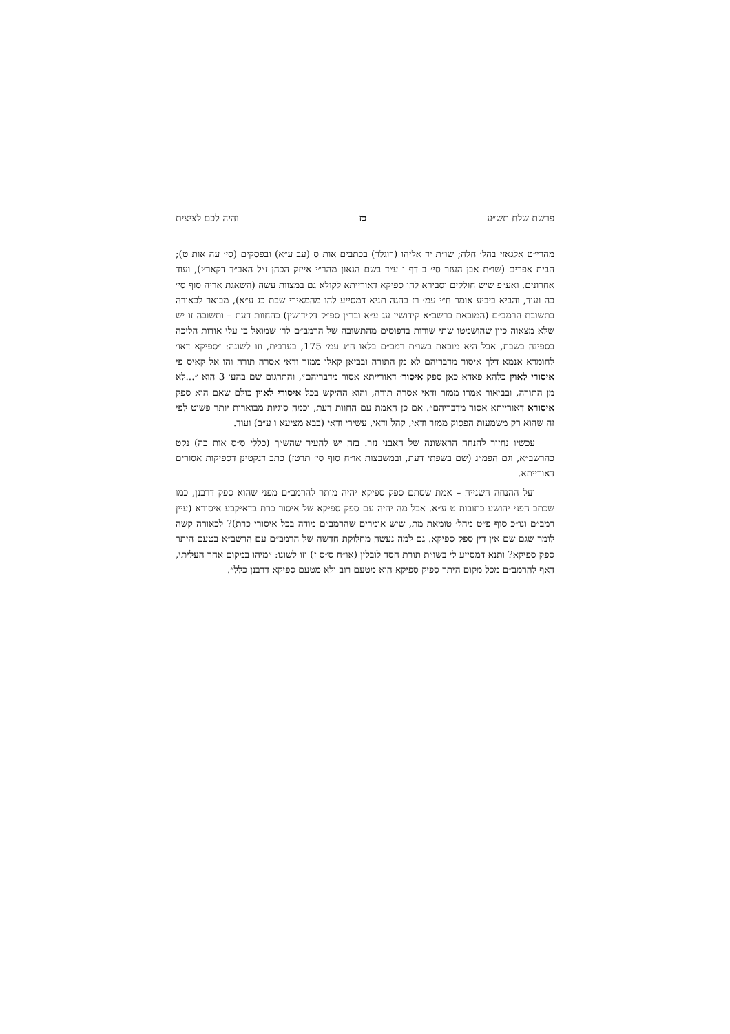פרשת שלח תש״ע כז והיה לכם לציצית
מהרי״ט אלגאזי בהל׳ חלה; שו״ת יד אליהו (רוגלר) בכתבים אות ס (עב ע״א) ובפסקים (סי׳ עה אות ט); הבית אפרים (שו״ת אבן העזר סי׳ ב דף ו ע״ד בשם הגאון מהר״י אייזק הכהן ז״ל האב״ד דקארץ), ועוד אחרונים. ואע״פ שיש חולקים וסבירא להו ספיקא דאורייתא לקולא גם במצוות עשה (השאגת אריה סוף סי׳ כה ועוד, והביא ביביע אומר ח״י עמ׳ רז בהגה תניא דמסייע להו מהמאירי שבת כג ע״א), מבואר לכאורה בתשובת הרמב״ם (המובאת ברשב״א קידושין עג ע״א ובר״ן ספ״ק דקידושין) כהחוות דעת – ותשובה זו יש שלא מצאוה כיון שהושמטו שתי שורות בדפוסים מהתשובה של הרמב״ם לר׳ שמואל בן עלי אודות הליכה בספינה בשבת, אבל היא מובאת בשו״ת רמב״ם בלאו ח״ג עמ׳ 175, בערבית, וזו לשונה: ״ספיקא דאו׳ לחומרא אנמא דלך איסור מדבריהם לא מן התורה ובביאן קאלו ממזר ודאי אסרה תורה והו אל קאיס פי איסורי לאוין כלהא פאדא כאן ספק איסור׳ דאורייתא אסור מדבריהם״, והתרגום שם בהע׳ 3 הוא ״...לא מן התורה, ובביאור אמרו ממזר ודאי אסרה תורה, והוא ההיקש בכל איסורי לאוין כולם שאם הוא ספק איסורא דאורייתא אסור מדבריהם״. אם כן האמת עם החוות דעת, וכמה סוגיות מבוארות יותר פשוט לפי זה שהוא רק משמעות הפסוק ממזר ודאי, קהל ודאי, עשירי ודאי (בבא מציעא ו ע״ב) ועוד.
עכשיו נחזור להנחה הראשונה של האבני נזר. בזה יש להעיר שהש״ך (כללי ס״ס אות כה) נקט כהרשב״א, וגם הפמ״ג (שם בשפתי דעת, ובמשבצות או״ח סוף סי׳ תרטז) כתב דנקטינן דספיקות אסורים דאורייתא.
ועל ההנחה השנייה – אמת שסתם ספק ספיקא יהיה מותר להרמב״ם מפני שהוא ספק דרבנן, כמו שכתב הפני יהושע כתובות ט ע״א. אבל מה יהיה עם ספק ספיקא של איסור כרת בדאיקבע איסורא (עיין רמב״ם ונו״כ סוף פ״ט מהל׳ טומאת מת, שיש אומרים שהרמב״ם מודה בכל איסורי כרת)? לכאורה קשה לומר שגם שם אין דין ספק ספיקא. גם למה נעשה מחלוקת חדשה של הרמב״ם עם הרשב״א בטעם היתר ספק ספיקא? ותנא דמסייע לי בשו״ת תורת חסד לובלין (או״ח ס״ס ז) וזו לשונו: ״מיהו במקום אחר העליתי, דאף להרמב״ם מכל מקום היתר ספיק ספיקא הוא מטעם רוב ולא מטעם ספיקא דרבנן כלל״.